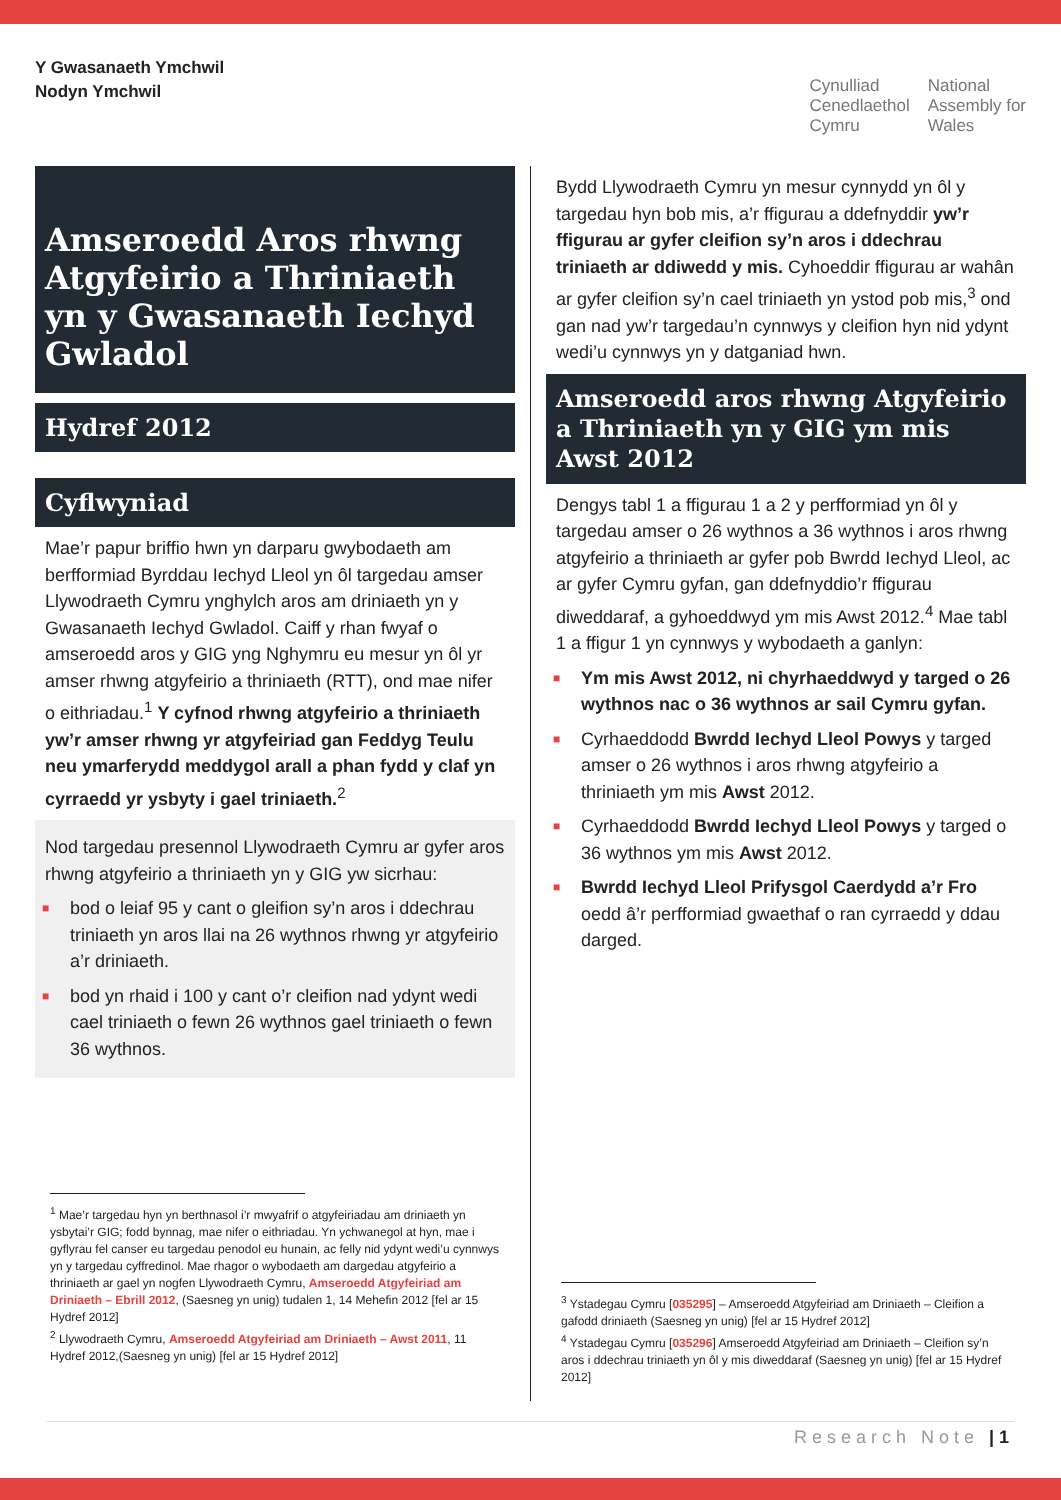Y Gwasanaeth Ymchwil
Nodyn Ymchwil
Cynulliad
Cenedlaethol
Cymru
National
Assembly for
Wales
Amseroedd Aros rhwng Atgyfeirio a Thriniaeth yn y Gwasanaeth Iechyd Gwladol
Hydref 2012
Cyflwyniad
Mae’r papur briffio hwn yn darparu gwybodaeth am berfformiad Byrddau Iechyd Lleol yn ôl targedau amser Llywodraeth Cymru ynghylch aros am driniaeth yn y Gwasanaeth Iechyd Gwladol. Caiff y rhan fwyaf o amseroedd aros y GIG yng Nghymru eu mesur yn ôl yr amser rhwng atgyfeirio a thriniaeth (RTT), ond mae nifer o eithriadau.<sup>1</sup> Y cyfnod rhwng atgyfeirio a thriniaeth yw’r amser rhwng yr atgyfeiriad gan Feddyg Teulu neu ymarferydd meddygol arall a phan fydd y claf yn cyrraedd yr ysbyty i gael triniaeth.<sup>2</sup>
Nod targedau presennol Llywodraeth Cymru ar gyfer aros rhwng atgyfeirio a thriniaeth yn y GIG yw sicrhau:
■ bod o leiaf 95 y cant o gleifion sy’n aros i ddechrau triniaeth yn aros llai na 26 wythnos rhwng yr atgyfeirio a’r driniaeth.
■ bod yn rhaid i 100 y cant o’r cleifion nad ydynt wedi cael triniaeth o fewn 26 wythnos gael triniaeth o fewn 36 wythnos.
<sup>1</sup> Mae’r targedau hyn yn berthnasol i’r mwyafrif o atgyfeiriadau am driniaeth yn ysbytai’r GIG; fodd bynnag, mae nifer o eithriadau. Yn ychwanegol at hyn, mae i gyflyrau fel canser eu targedau penodol eu hunain, ac felly nid ydynt wedi’u cynnwys yn y targedau cyffredinol. Mae rhagor o wybodaeth am dargedau atgyfeirio a thriniaeth ar gael yn nogfen Llywodraeth Cymru, Amseroedd Atgyfeiriad am Driniaeth – Ebrill 2012, (Saesneg yn unig) tudalen 1, 14 Mehefin 2012 [fel ar 15 Hydref 2012]
<sup>2</sup> Llywodraeth Cymru, Amseroedd Atgyfeiriad am Driniaeth – Awst 2011, 11 Hydref 2012,(Saesneg yn unig) [fel ar 15 Hydref 2012]
Bydd Llywodraeth Cymru yn mesur cynnydd yn ôl y targedau hyn bob mis, a’r ffigurau a ddefnyddir yw’r ffigurau ar gyfer cleifion sy’n aros i ddechrau triniaeth ar ddiwedd y mis. Cyhoeddir ffigurau ar wahân ar gyfer cleifion sy’n cael triniaeth yn ystod pob mis,<sup>3</sup> ond gan nad yw’r targedau’n cynnwys y cleifion hyn nid ydynt wedi’u cynnwys yn y datganiad hwn.
Amseroedd aros rhwng Atgyfeirio a Thriniaeth yn y GIG ym mis Awst 2012
Dengys tabl 1 a ffigurau 1 a 2 y perfformiad yn ôl y targedau amser o 26 wythnos a 36 wythnos i aros rhwng atgyfeirio a thriniaeth ar gyfer pob Bwrdd Iechyd Lleol, ac ar gyfer Cymru gyfan, gan ddefnyddio’r ffigurau diweddaraf, a gyhoeddwyd ym mis Awst 2012.<sup>4</sup> Mae tabl 1 a ffigur 1 yn cynnwys y wybodaeth a ganlyn:
■ Ym mis Awst 2012, ni chyrhaeddwyd y targed o 26 wythnos nac o 36 wythnos ar sail Cymru gyfan.
■ Cyrhaeddodd Bwrdd Iechyd Lleol Powys y targed amser o 26 wythnos i aros rhwng atgyfeirio a thriniaeth ym mis Awst 2012.
■ Cyrhaeddodd Bwrdd Iechyd Lleol Powys y targed o 36 wythnos ym mis Awst 2012.
■ Bwrdd Iechyd Lleol Prifysgol Caerdydd a’r Fro oedd â’r perfformiad gwaethaf o ran cyrraedd y ddau darged.
<sup>3</sup> Ystadegau Cymru [035295] – Amseroedd Atgyfeiriad am Driniaeth – Cleifion a gafodd driniaeth (Saesneg yn unig) [fel ar 15 Hydref 2012]
<sup>4</sup> Ystadegau Cymru [035296] Amseroedd Atgyfeiriad am Driniaeth – Cleifion sy’n aros i ddechrau triniaeth yn ôl y mis diweddaraf (Saesneg yn unig) [fel ar 15 Hydref 2012]
Research Note |1